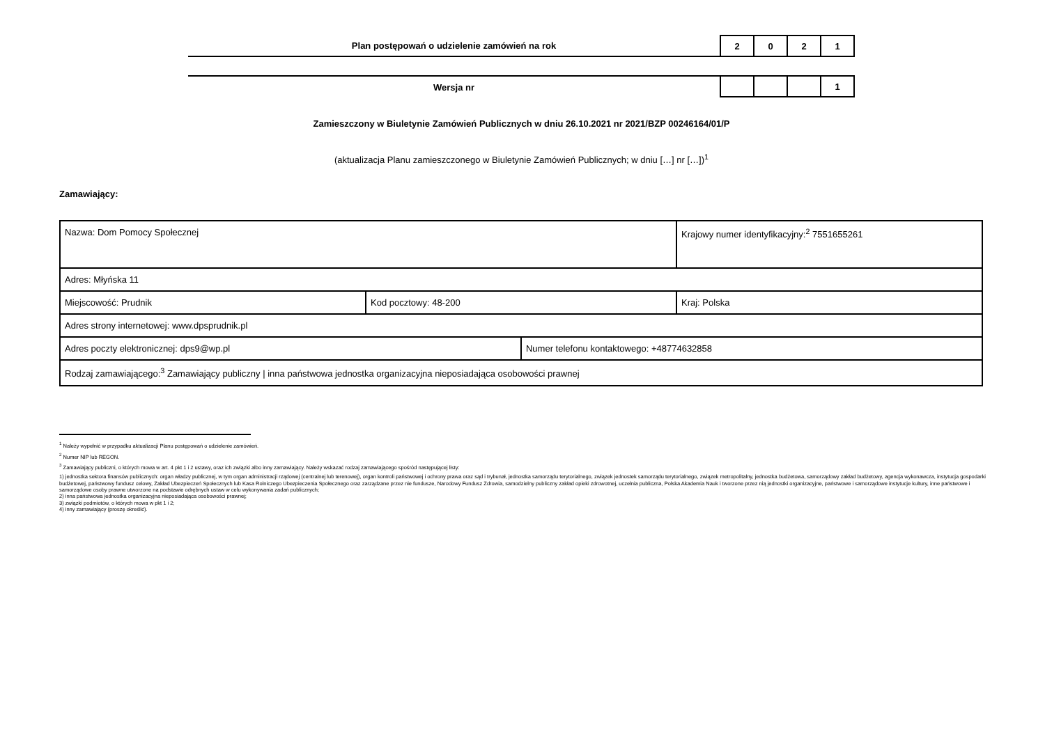Plan postępowań o udzielenie zamówień na rok
2 0 2 1
Wersja nr
1
Zamieszczony w Biuletynie Zamówień Publicznych w dniu 26.10.2021 nr 2021/BZP 00246164/01/P
(aktualizacja Planu zamieszczonego w Biuletynie Zamówień Publicznych; w dniu […] nr […])<sup>1</sup>
Zamawiający:
| Nazwa: Dom Pomocy Społecznej | | | Krajowy numer identyfikacyjny:<sup>2</sup> 7551655261 |
| Adres: Młyńska 11 | | | |
| Miejscowość: Prudnik | Kod pocztowy: 48-200 | | Kraj: Polska |
| Adres strony internetowej: www.dpsprudnik.pl | | | |
| Adres poczty elektronicznej: dps9@wp.pl | | Numer telefonu kontaktowego: +48774632858 | |
| Rodzaj zamawiającego:<sup>3</sup> Zamawiający publiczny / inna państwowa jednostka organizacyjna nieposiadająca osobowości prawnej | | | |
<sup>1</sup> Należy wypełnić w przypadku aktualizacji Planu postępowań o udzielenie zamówień.
<sup>2</sup> Numer NIP lub REGON.
<sup>3</sup> Zamawiający publiczni, o których mowa w art. 4 pkt 1 i 2 ustawy, oraz ich związki albo inny zamawiający. Należy wskazać rodzaj zamawiającego spośród następującej listy:
1) jednostka sektora finansów publicznych: organ władzy publicznej, w tym organ administracji rządowej (centralnej lub terenowej), organ kontroli państwowej i ochrony prawa oraz sąd i trybunał, jednostka samorządu terytorialnego, związek jednostek samorządu terytorialnego, związek metropolitalny, jednostka budżetowa, samorządowy zakład budżetowy, agencja wykonawcza, instytucja gospodarki budżetowej, państwowy fundusz celowy, Zakład Ubezpieczeń Społecznych lub Kasa Rolniczego Ubezpieczenia Społecznego oraz zarządzane przez nie fundusze, Narodowy Fundusz Zdrowia, samodzielny publiczny zakład opieki zdrowotnej, uczelnia publiczna, Polska Akademia Nauk i tworzone przez nią jednostki organizacyjne, państwowe i samorządowe instytucje kultury, inne państwowe i samorządowe osoby prawne utworzone na podstawie odrębnych ustaw w celu wykonywania zadań publicznych;
2) inna państwowa jednostka organizacyjna nieposiadająca osobowości prawnej;
3) związki podmiotów, o których mowa w pkt 1 i 2;
4) inny zamawiający (proszę określić).